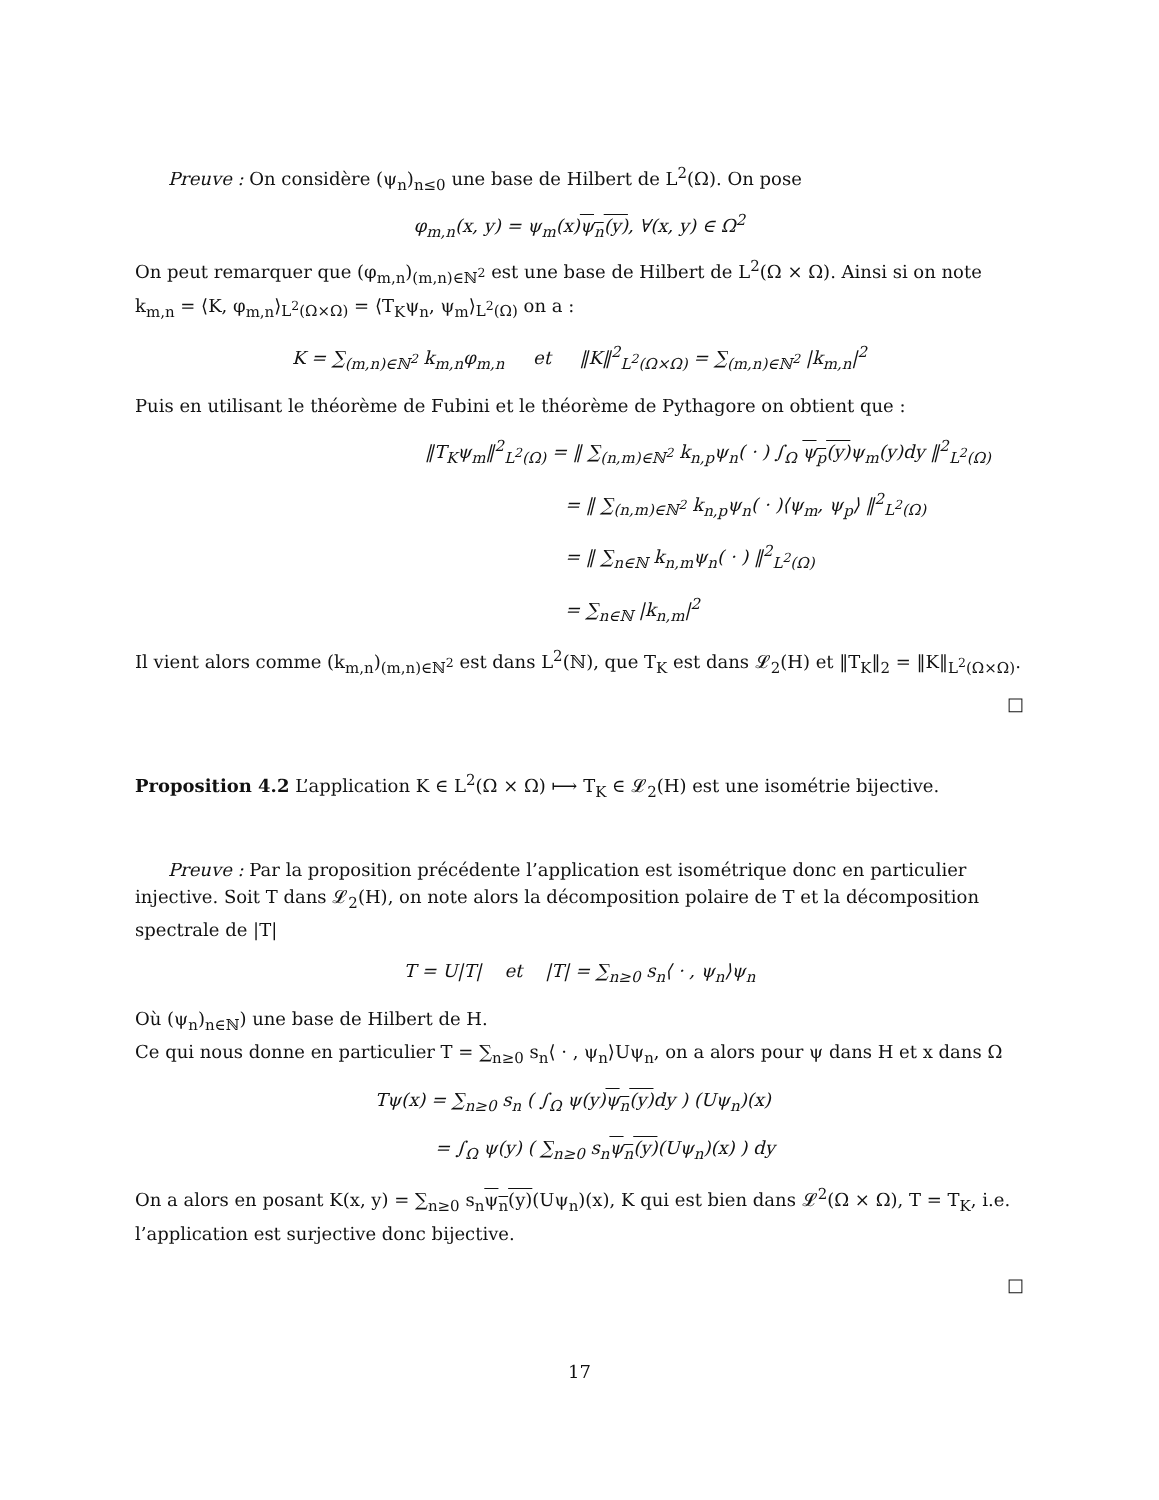Preuve : On considère (ψ<sub>n</sub>)<sub>n≤0</sub> une base de Hilbert de L<sup>2</sup>(Ω). On pose
φ<sub>m,n</sub>(x, y) = ψ<sub>m</sub>(x)ψ<sub>n</sub>(y), ∀(x, y) ∈ Ω<sup>2</sup>
On peut remarquer que (φ<sub>m,n</sub>)<sub>(m,n)∈ℕ<sup>2</sup></sub> est une base de Hilbert de L<sup>2</sup>(Ω × Ω). Ainsi si on note k<sub>m,n</sub> = ⟨K, φ<sub>m,n</sub>⟩<sub>L<sup>2</sup>(Ω×Ω)</sub> = ⟨T<sub>K</sub>ψ<sub>n</sub>, ψ<sub>m</sub>⟩<sub>L<sup>2</sup>(Ω)</sub> on a :
K = ∑<sub>(m,n)∈ℕ<sup>2</sup></sub> k<sub>m,n</sub>φ<sub>m,n</sub> et ‖K‖<sup>2</sup><sub>L<sup>2</sup>(Ω×Ω)</sub> = ∑<sub>(m,n)∈ℕ<sup>2</sup></sub> |k<sub>m,n</sub>|<sup>2</sup>
Puis en utilisant le théorème de Fubini et le théorème de Pythagore on obtient que :
‖T<sub>K</sub>ψ<sub>m</sub>‖<sup>2</sup><sub>L<sup>2</sup>(Ω)</sub> = ‖ ∑<sub>(n,m)∈ℕ<sup>2</sup></sub> k<sub>n,p</sub>ψ<sub>n</sub>( · ) ∫<sub>Ω</sub> ψ<sub>p</sub>(y) ψ<sub>m</sub>(y)dy ‖<sup>2</sup><sub>L<sup>2</sup>(Ω)</sub>
= ‖ ∑<sub>(n,m)∈ℕ<sup>2</sup></sub> k<sub>n,p</sub>ψ<sub>n</sub>( · )⟨ψ<sub>m</sub>, ψ<sub>p</sub>⟩ ‖<sup>2</sup><sub>L<sup>2</sup>(Ω)</sub>
= ‖ ∑<sub>n∈ℕ</sub> k<sub>n,m</sub>ψ<sub>n</sub>( · ) ‖<sup>2</sup><sub>L<sup>2</sup>(Ω)</sub>
= ∑<sub>n∈ℕ</sub> |k<sub>n,m</sub>|<sup>2</sup>
Il vient alors comme (k<sub>m,n</sub>)<sub>(m,n)∈ℕ<sup>2</sup></sub> est dans L<sup>2</sup>(ℕ), que T<sub>K</sub> est dans 𝓛<sub>2</sub>(H) et ‖T<sub>K</sub>‖<sub>2</sub> = ‖K‖<sub>L<sup>2</sup>(Ω×Ω)</sub>.
□
Proposition 4.2 L’application K ∈ L<sup>2</sup>(Ω × Ω) ⟼ T<sub>K</sub> ∈ 𝓛<sub>2</sub>(H) est une isométrie bijective.
Preuve : Par la proposition précédente l’application est isométrique donc en particulier injective. Soit T dans 𝓛<sub>2</sub>(H), on note alors la décomposition polaire de T et la décomposition spectrale de |T|
T = U|T| et |T| = ∑<sub>n≥0</sub> s<sub>n</sub>⟨ · , ψ<sub>n</sub>⟩ψ<sub>n</sub>
Où (ψ<sub>n</sub>)<sub>n∈ℕ</sub>) une base de Hilbert de H.
Ce qui nous donne en particulier T = ∑<sub>n≥0</sub> s<sub>n</sub>⟨ · , ψ<sub>n</sub>⟩Uψ<sub>n</sub>, on a alors pour ψ dans H et x dans Ω
Tψ(x) = ∑<sub>n≥0</sub> s<sub>n</sub> ( ∫<sub>Ω</sub> ψ(y)ψ<sub>n</sub>(y) dy ) (Uψ<sub>n</sub>)(x)
= ∫<sub>Ω</sub> ψ(y) ( ∑<sub>n≥0</sub> s<sub>n</sub>ψ<sub>n</sub>(y)(Uψ<sub>n</sub>)(x) ) dy
On a alors en posant K(x, y) = ∑<sub>n≥0</sub> s<sub>n</sub>ψ<sub>n</sub>(y)(Uψ<sub>n</sub>)(x), K qui est bien dans 𝓛<sup>2</sup>(Ω × Ω), T = T<sub>K</sub>, i.e. l’application est surjective donc bijective.
□
17